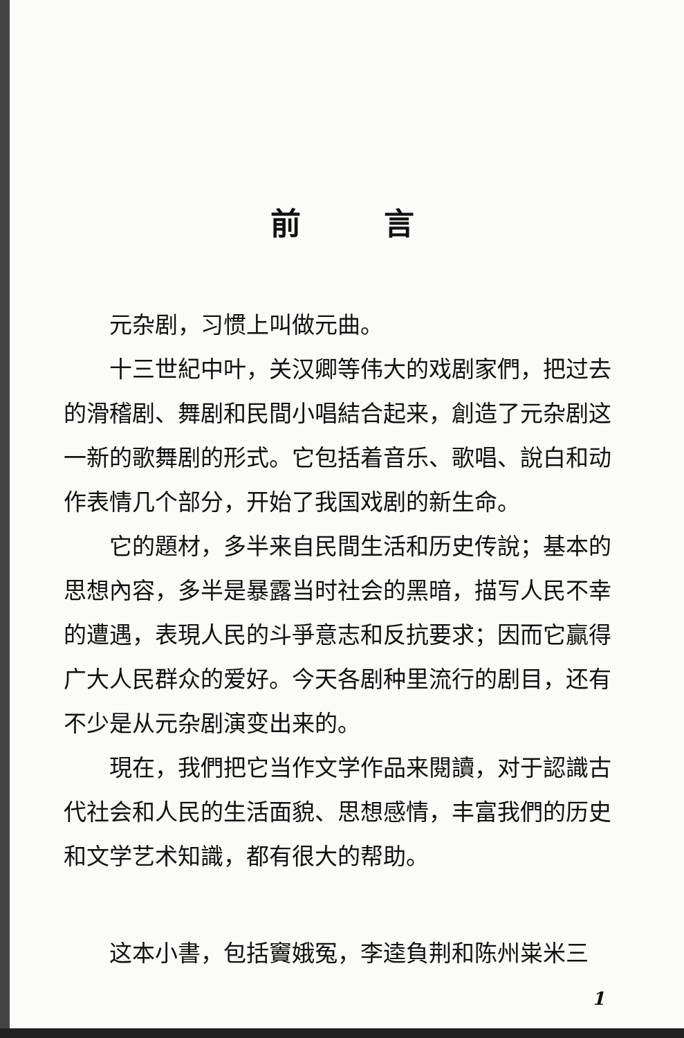前言
元杂剧，习惯上叫做元曲。
十三世紀中叶，关汉卿等伟大的戏剧家們，把过去的滑稽剧、舞剧和民間小唱結合起来，創造了元杂剧这一新的歌舞剧的形式。它包括着音乐、歌唱、說白和动作表情几个部分，开始了我国戏剧的新生命。
它的題材，多半来自民間生活和历史传說；基本的思想內容，多半是暴露当时社会的黑暗，描写人民不幸的遭遇，表現人民的斗爭意志和反抗要求；因而它贏得广大人民群众的爱好。今天各剧种里流行的剧目，还有不少是从元杂剧演变出来的。
現在，我們把它当作文学作品来閱讀，对于認識古代社会和人民的生活面貌、思想感情，丰富我們的历史和文学艺术知識，都有很大的帮助。
这本小書，包括竇娥冤，李逵負荆和陈州粜米三
1